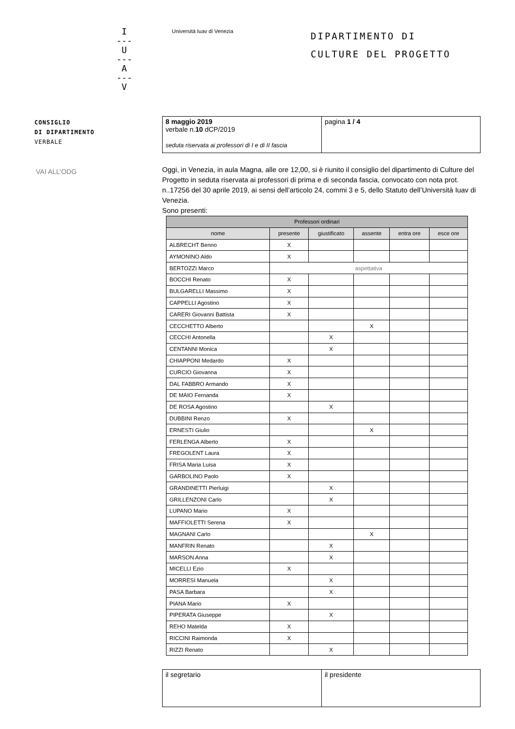I
---
U
---
A
---
V
Università Iuav di Venezia
DIPARTIMENTO DI
CULTURE DEL PROGETTO
CONSIGLIO
DI DIPARTIMENTO
VERBALE
VAI ALL’ODG
| 8 maggio 2019 verbale n. 10 dCP/2019 seduta riservata ai professori di I e di II fascia | pagina 1 / 4 |
Oggi, in Venezia, in aula Magna, alle ore 12,00, si è riunito il consiglio del dipartimento di Culture del Progetto in seduta riservata ai professori di prima e di seconda fascia, convocato con nota prot. n..17256 del 30 aprile 2019, ai sensi dell’articolo 24, commi 3 e 5, dello Statuto dell’Università Iuav di Venezia.
Sono presenti:
| Professori ordinari | | | | | |
| --- | --- | --- | --- | --- | --- |
| nome | presente | giustificato | assente | entra ore | esce ore |
| ALBRECHT Benno | X | | | | |
| AYMONINO Aldo | X | | | | |
| BERTOZZI Marco | aspettativa | | | | |
| BOCCHI Renato | X | | | | |
| BULGARELLI Massimo | X | | | | |
| CAPPELLI Agostino | X | | | | |
| CARERI Giovanni Battista | X | | | | |
| CECCHETTO Alberto | | | X | | |
| CECCHI Antonella | | X | | | |
| CENTANNI Monica | | X | | | |
| CHIAPPONI Medardo | X | | | | |
| CURCIO Giovanna | X | | | | |
| DAL FABBRO Armando | X | | | | |
| DE MAIO Fernanda | X | | | | |
| DE ROSA Agostino | | X | | | |
| DUBBINI Renzo | X | | | | |
| ERNESTI Giulio | | | X | | |
| FERLENGA Alberto | X | | | | |
| FREGOLENT Laura | X | | | | |
| FRISA Maria Luisa | X | | | | |
| GARBOLINO Paolo | X | | | | |
| GRANDINETTI Pierluigi | | X | | | |
| GRILLENZONI Carlo | | X | | | |
| LUPANO Mario | X | | | | |
| MAFFIOLETTI Serena | X | | | | |
| MAGNANI Carlo | | | X | | |
| MANFRIN Renato | | X | | | |
| MARSON Anna | | X | | | |
| MICELLI Ezio | X | | | | |
| MORRESI Manuela | | X | | | |
| PASA Barbara | | X | | | |
| PIANA Mario | X | | | | |
| PIPERATA Giuseppe | | X | | | |
| REHO Matelda | X | | | | |
| RICCINI Raimonda | X | | | | |
| RIZZI Renato | | X | | | |
| il segretario | il presidente |